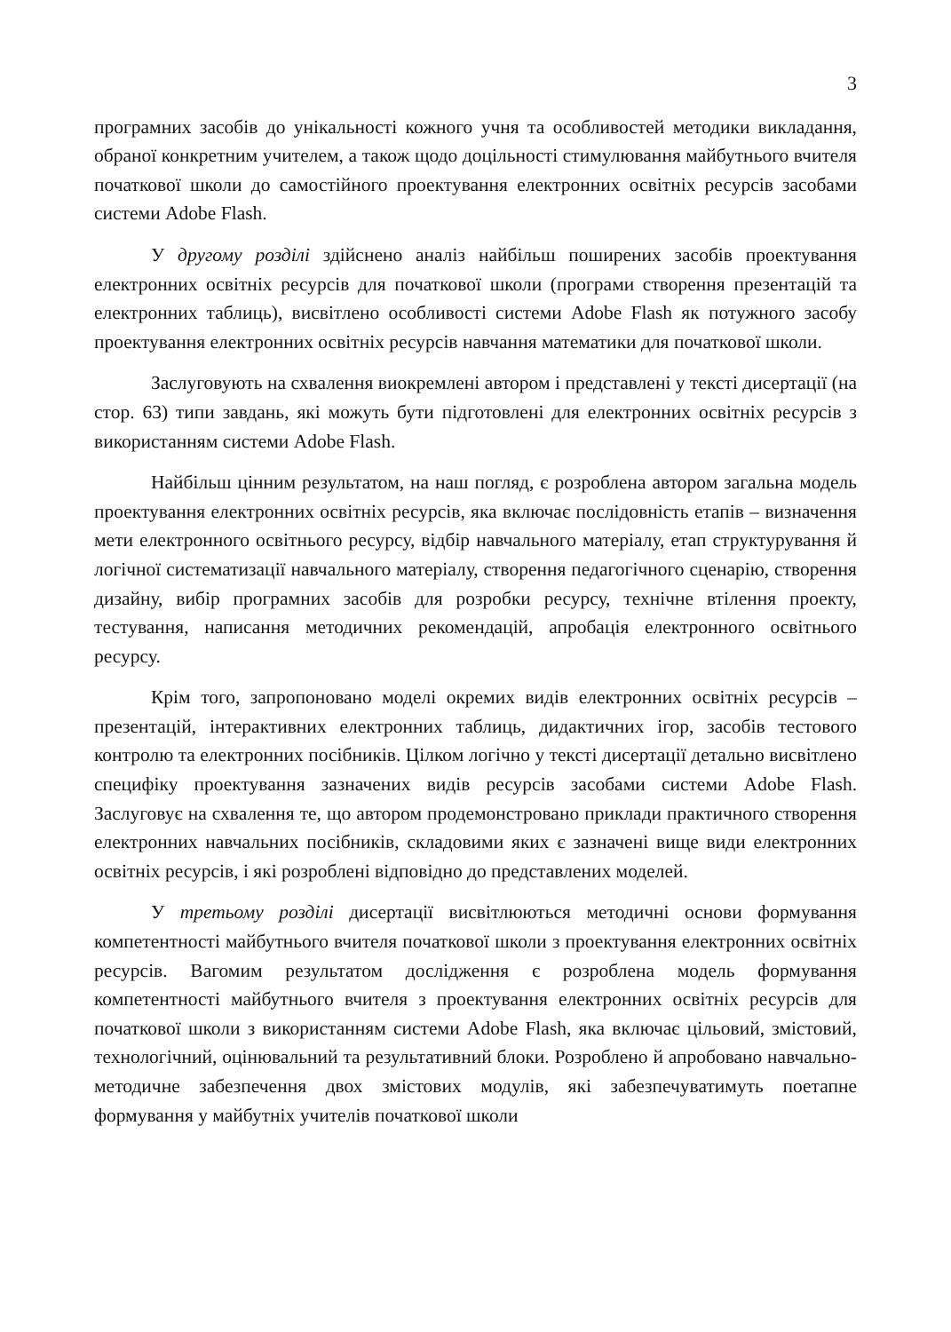3
програмних засобів до унікальності кожного учня та особливостей методики викладання, обраної конкретним учителем, а також щодо доцільності стимулювання майбутнього вчителя початкової школи до самостійного проектування електронних освітніх ресурсів засобами системи Adobe Flash.
У другому розділі здійснено аналіз найбільш поширених засобів проектування електронних освітніх ресурсів для початкової школи (програми створення презентацій та електронних таблиць), висвітлено особливості системи Adobe Flash як потужного засобу проектування електронних освітніх ресурсів навчання математики для початкової школи.
Заслуговують на схвалення виокремлені автором і представлені у тексті дисертації (на стор. 63) типи завдань, які можуть бути підготовлені для електронних освітніх ресурсів з використанням системи Adobe Flash.
Найбільш цінним результатом, на наш погляд, є розроблена автором загальна модель проектування електронних освітніх ресурсів, яка включає послідовність етапів – визначення мети електронного освітнього ресурсу, відбір навчального матеріалу, етап структурування й логічної систематизації навчального матеріалу, створення педагогічного сценарію, створення дизайну, вибір програмних засобів для розробки ресурсу, технічне втілення проекту, тестування, написання методичних рекомендацій, апробація електронного освітнього ресурсу.
Крім того, запропоновано моделі окремих видів електронних освітніх ресурсів – презентацій, інтерактивних електронних таблиць, дидактичних ігор, засобів тестового контролю та електронних посібників. Цілком логічно у тексті дисертації детально висвітлено специфіку проектування зазначених видів ресурсів засобами системи Adobe Flash. Заслуговує на схвалення те, що автором продемонстровано приклади практичного створення електронних навчальних посібників, складовими яких є зазначені вище види електронних освітніх ресурсів, і які розроблені відповідно до представлених моделей.
У третьому розділі дисертації висвітлюються методичні основи формування компетентності майбутнього вчителя початкової школи з проектування електронних освітніх ресурсів. Вагомим результатом дослідження є розроблена модель формування компетентності майбутнього вчителя з проектування електронних освітніх ресурсів для початкової школи з використанням системи Adobe Flash, яка включає цільовий, змістовий, технологічний, оцінювальний та результативний блоки. Розроблено й апробовано навчально-методичне забезпечення двох змістових модулів, які забезпечуватимуть поетапне формування у майбутніх учителів початкової школи